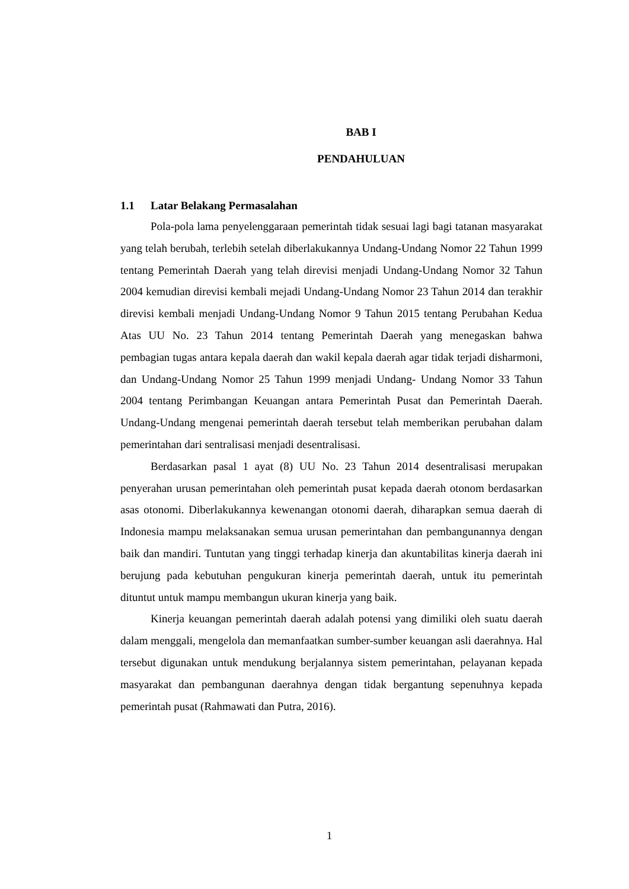BAB I
PENDAHULUAN
1.1 Latar Belakang Permasalahan
Pola-pola lama penyelenggaraan pemerintah tidak sesuai lagi bagi tatanan masyarakat yang telah berubah, terlebih setelah diberlakukannya Undang-Undang Nomor 22 Tahun 1999 tentang Pemerintah Daerah yang telah direvisi menjadi Undang-Undang Nomor 32 Tahun 2004 kemudian direvisi kembali mejadi Undang-Undang Nomor 23 Tahun 2014 dan terakhir direvisi kembali menjadi Undang-Undang Nomor 9 Tahun 2015 tentang Perubahan Kedua Atas UU No. 23 Tahun 2014 tentang Pemerintah Daerah yang menegaskan bahwa pembagian tugas antara kepala daerah dan wakil kepala daerah agar tidak terjadi disharmoni, dan Undang-Undang Nomor 25 Tahun 1999 menjadi Undang- Undang Nomor 33 Tahun 2004 tentang Perimbangan Keuangan antara Pemerintah Pusat dan Pemerintah Daerah. Undang-Undang mengenai pemerintah daerah tersebut telah memberikan perubahan dalam pemerintahan dari sentralisasi menjadi desentralisasi.
Berdasarkan pasal 1 ayat (8) UU No. 23 Tahun 2014 desentralisasi merupakan penyerahan urusan pemerintahan oleh pemerintah pusat kepada daerah otonom berdasarkan asas otonomi. Diberlakukannya kewenangan otonomi daerah, diharapkan semua daerah di Indonesia mampu melaksanakan semua urusan pemerintahan dan pembangunannya dengan baik dan mandiri. Tuntutan yang tinggi terhadap kinerja dan akuntabilitas kinerja daerah ini berujung pada kebutuhan pengukuran kinerja pemerintah daerah, untuk itu pemerintah dituntut untuk mampu membangun ukuran kinerja yang baik.
Kinerja keuangan pemerintah daerah adalah potensi yang dimiliki oleh suatu daerah dalam menggali, mengelola dan memanfaatkan sumber-sumber keuangan asli daerahnya. Hal tersebut digunakan untuk mendukung berjalannya sistem pemerintahan, pelayanan kepada masyarakat dan pembangunan daerahnya dengan tidak bergantung sepenuhnya kepada pemerintah pusat (Rahmawati dan Putra, 2016).
1